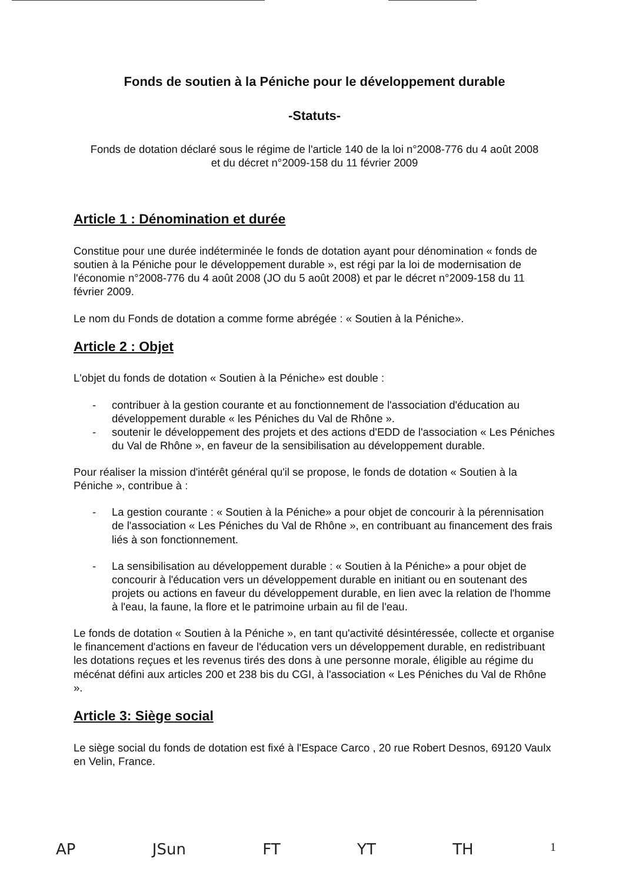Fonds de soutien à la Péniche pour le développement durable
-Statuts-
Fonds de dotation déclaré sous le régime de l'article 140 de la loi n°2008-776 du 4 août 2008
et du décret n°2009-158 du 11 février 2009
Article 1 : Dénomination et durée
Constitue pour une durée indéterminée le fonds de dotation ayant pour dénomination « fonds de soutien à la Péniche pour le développement durable », est régi par la loi de modernisation de l'économie n°2008-776 du 4 août 2008 (JO du 5 août 2008) et par le décret n°2009-158 du 11 février 2009.
Le nom du Fonds de dotation a comme forme abrégée : « Soutien à la Péniche».
Article 2 : Objet
L'objet du fonds de dotation « Soutien à la Péniche» est double :
- contribuer à la gestion courante et au fonctionnement de l'association d'éducation au développement durable « les Péniches du Val de Rhône ».
- soutenir le développement des projets et des actions d'EDD de l'association « Les Péniches du Val de Rhône », en faveur de la sensibilisation au développement durable.
Pour réaliser la mission d'intérêt général qu'il se propose, le fonds de dotation « Soutien à la Péniche », contribue à :
- La gestion courante : « Soutien à la Péniche» a pour objet de concourir à la pérennisation de l'association « Les Péniches du Val de Rhône », en contribuant au financement des frais liés à son fonctionnement.
- La sensibilisation au développement durable : « Soutien à la Péniche» a pour objet de concourir à l'éducation vers un développement durable en initiant ou en soutenant des projets ou actions en faveur du développement durable, en lien avec la relation de l'homme à l'eau, la faune, la flore et le patrimoine urbain au fil de l'eau.
Le fonds de dotation « Soutien à la Péniche », en tant qu'activité désintéressée, collecte et organise le financement d'actions en faveur de l'éducation vers un développement durable, en redistribuant les dotations reçues et les revenus tirés des dons à une personne morale, éligible au régime du mécénat défini aux articles 200 et 238 bis du CGI, à l'association « Les Péniches du Val de Rhône ».
Article 3: Siège social
Le siège social du fonds de dotation est fixé à l'Espace Carco , 20 rue Robert Desnos, 69120 Vaulx en Velin, France.
AP JSun FT YT TH 1